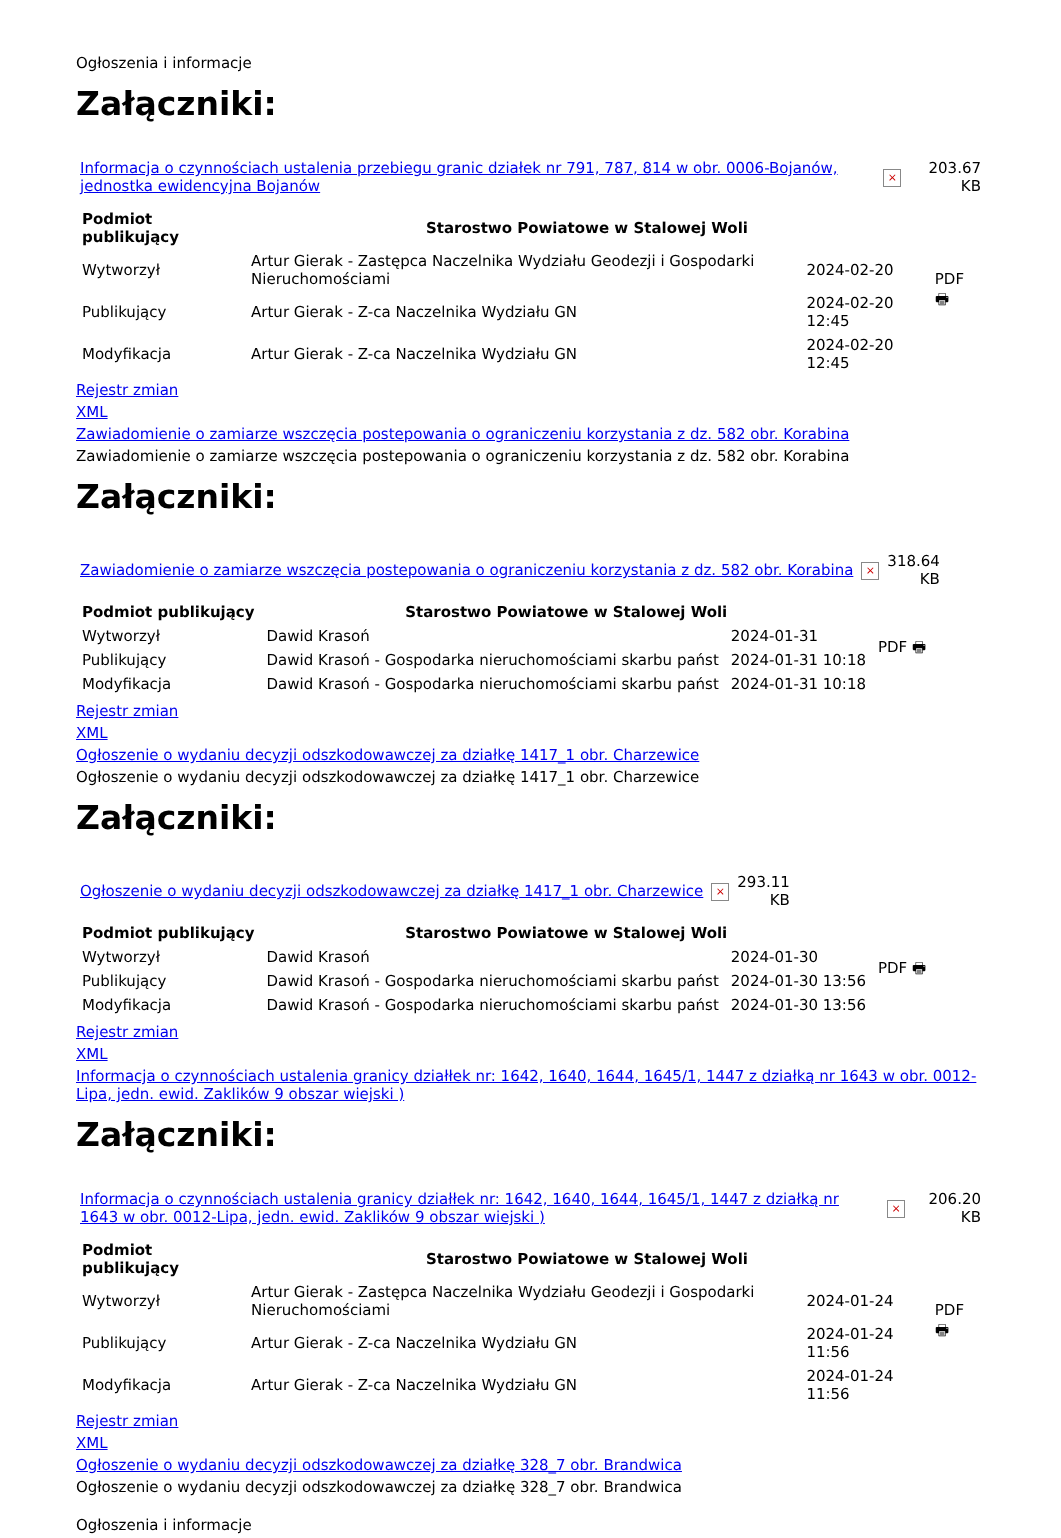Ogłoszenia i informacje
Załączniki:
| Informacja o czynnościach ustalenia przebiegu granic działek nr 791, 787, 814 w obr. 0006-Bojanów, jednostka ewidencyjna Bojanów | × | 203.67 KB |
| Podmiot publikujący | Starostwo Powiatowe w Stalowej Woli | | PDF 🖶 |
| Wytworzył | Artur Gierak - Zastępca Naczelnika Wydziału Geodezji i Gospodarki Nieruchomościami | 2024-02-20 | |
| Publikujący | Artur Gierak - Z-ca Naczelnika Wydziału GN | 2024-02-20 12:45 | |
| Modyfikacja | Artur Gierak - Z-ca Naczelnika Wydziału GN | 2024-02-20 12:45 | |
Rejestr zmian
XML
Zawiadomienie o zamiarze wszczęcia postepowania o ograniczeniu korzystania z dz. 582 obr. Korabina
Zawiadomienie o zamiarze wszczęcia postepowania o ograniczeniu korzystania z dz. 582 obr. Korabina
Załączniki:
| Zawiadomienie o zamiarze wszczęcia postepowania o ograniczeniu korzystania z dz. 582 obr. Korabina | × | 318.64 KB |
| Podmiot publikujący | Starostwo Powiatowe w Stalowej Woli | | PDF 🖶 |
| Wytworzył | Dawid Krasoń | 2024-01-31 | |
| Publikujący | Dawid Krasoń - Gospodarka nieruchomościami skarbu państ | 2024-01-31 10:18 | |
| Modyfikacja | Dawid Krasoń - Gospodarka nieruchomościami skarbu państ | 2024-01-31 10:18 | |
Rejestr zmian
XML
Ogłoszenie o wydaniu decyzji odszkodowawczej za działkę 1417_1 obr. Charzewice
Ogłoszenie o wydaniu decyzji odszkodowawczej za działkę 1417_1 obr. Charzewice
Załączniki:
| Ogłoszenie o wydaniu decyzji odszkodowawczej za działkę 1417_1 obr. Charzewice | × | 293.11 KB |
| Podmiot publikujący | Starostwo Powiatowe w Stalowej Woli | | PDF 🖶 |
| Wytworzył | Dawid Krasoń | 2024-01-30 | |
| Publikujący | Dawid Krasoń - Gospodarka nieruchomościami skarbu państ | 2024-01-30 13:56 | |
| Modyfikacja | Dawid Krasoń - Gospodarka nieruchomościami skarbu państ | 2024-01-30 13:56 | |
Rejestr zmian
XML
Informacja o czynnościach ustalenia granicy działłek nr: 1642, 1640, 1644, 1645/1, 1447 z działką nr 1643 w obr. 0012-Lipa, jedn. ewid. Zaklików 9 obszar wiejski )
Załączniki:
| Informacja o czynnościach ustalenia granicy działłek nr: 1642, 1640, 1644, 1645/1, 1447 z działką nr 1643 w obr. 0012-Lipa, jedn. ewid. Zaklików 9 obszar wiejski ) | × | 206.20 KB |
| Podmiot publikujący | Starostwo Powiatowe w Stalowej Woli | | PDF 🖶 |
| Wytworzył | Artur Gierak - Zastępca Naczelnika Wydziału Geodezji i Gospodarki Nieruchomościami | 2024-01-24 | |
| Publikujący | Artur Gierak - Z-ca Naczelnika Wydziału GN | 2024-01-24 11:56 | |
| Modyfikacja | Artur Gierak - Z-ca Naczelnika Wydziału GN | 2024-01-24 11:56 | |
Rejestr zmian
XML
Ogłoszenie o wydaniu decyzji odszkodowawczej za działkę 328_7 obr. Brandwica
Ogłoszenie o wydaniu decyzji odszkodowawczej za działkę 328_7 obr. Brandwica
Ogłoszenia i informacje